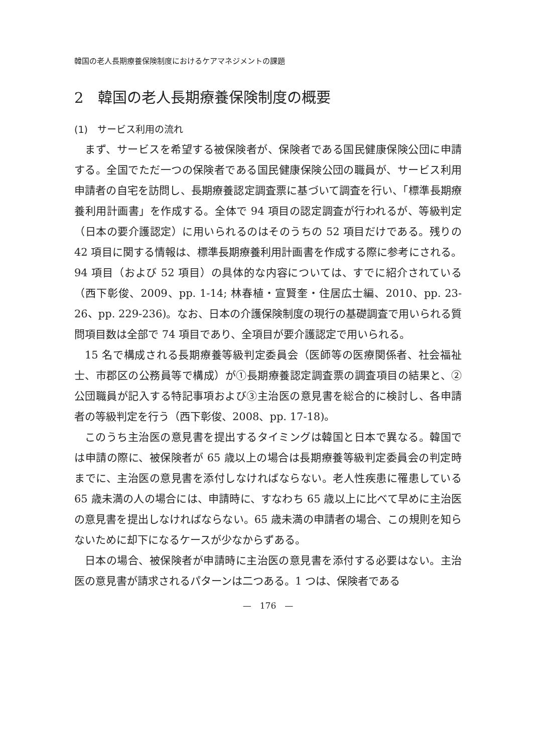韓国の老人長期療養保険制度におけるケアマネジメントの課題
2　韓国の老人長期療養保険制度の概要
(1)　サービス利用の流れ
まず、サービスを希望する被保険者が、保険者である国民健康保険公団に申請する。全国でただ一つの保険者である国民健康保険公団の職員が、サービス利用申請者の自宅を訪問し、長期療養認定調査票に基づいて調査を行い、「標準長期療養利用計画書」を作成する。全体で 94 項目の認定調査が行われるが、等級判定（日本の要介護認定）に用いられるのはそのうちの 52 項目だけである。残りの 42 項目に関する情報は、標準長期療養利用計画書を作成する際に参考にされる。94 項目（および 52 項目）の具体的な内容については、すでに紹介されている（西下彰俊、2009、pp. 1-14; 林春植・宣賢奎・住居広士編、2010、pp. 23-26、pp. 229-236)。なお、日本の介護保険制度の現行の基礎調査で用いられる質問項目数は全部で 74 項目であり、全項目が要介護認定で用いられる。
15 名で構成される長期療養等級判定委員会（医師等の医療関係者、社会福祉士、市郡区の公務員等で構成）が①長期療養認定調査票の調査項目の結果と、②公団職員が記入する特記事項および③主治医の意見書を総合的に検討し、各申請者の等級判定を行う（西下彰俊、2008、pp. 17-18)。
このうち主治医の意見書を提出するタイミングは韓国と日本で異なる。韓国では申請の際に、被保険者が 65 歳以上の場合は長期療養等級判定委員会の判定時までに、主治医の意見書を添付しなければならない。老人性疾患に罹患している 65 歳未満の人の場合には、申請時に、すなわち 65 歳以上に比べて早めに主治医の意見書を提出しなければならない。65 歳未満の申請者の場合、この規則を知らないために却下になるケースが少なからずある。
日本の場合、被保険者が申請時に主治医の意見書を添付する必要はない。主治医の意見書が請求されるパターンは二つある。1 つは、保険者である
—　176　—